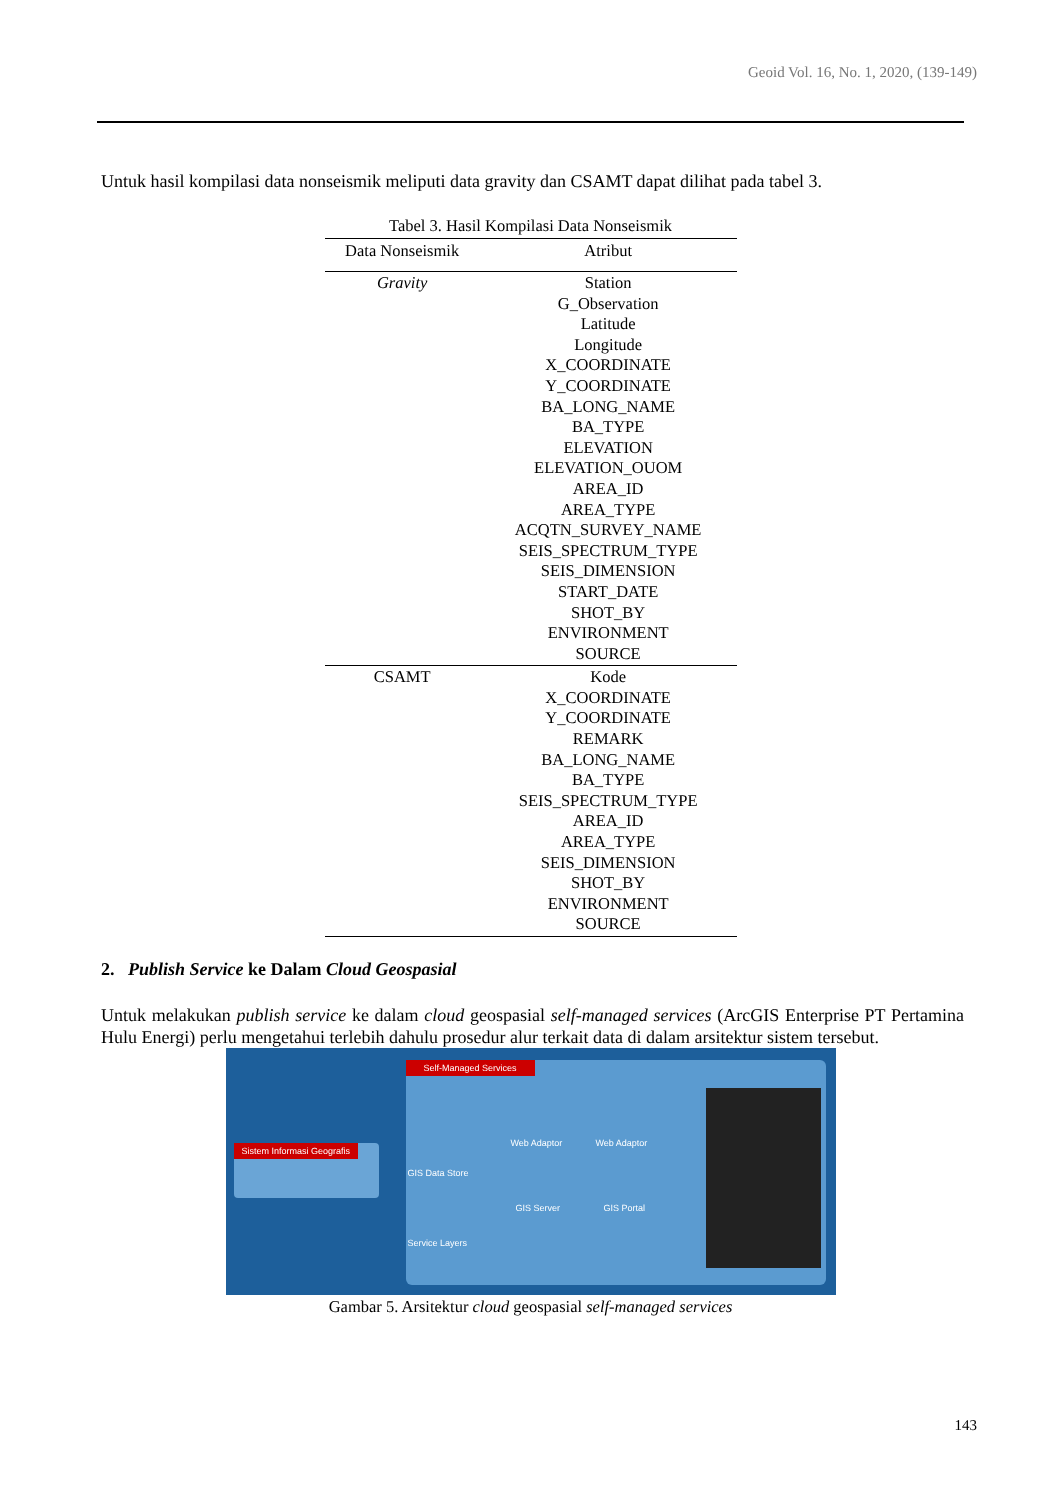Geoid Vol. 16, No. 1, 2020, (139-149)
Untuk hasil kompilasi data nonseismik meliputi data gravity dan CSAMT dapat dilihat pada tabel 3.
Tabel 3. Hasil Kompilasi Data Nonseismik
| Data Nonseismik | Atribut |
| --- | --- |
| Gravity | Station G_Observation Latitude Longitude X_COORDINATE Y_COORDINATE BA_LONG_NAME BA_TYPE ELEVATION ELEVATION_OUOM AREA_ID AREA_TYPE ACQTN_SURVEY_NAME SEIS_SPECTRUM_TYPE SEIS_DIMENSION START_DATE SHOT_BY ENVIRONMENT SOURCE |
| CSAMT | Kode X_COORDINATE Y_COORDINATE REMARK BA_LONG_NAME BA_TYPE SEIS_SPECTRUM_TYPE AREA_ID AREA_TYPE SEIS_DIMENSION SHOT_BY ENVIRONMENT SOURCE |
2. Publish Service ke Dalam Cloud Geospasial
Untuk melakukan publish service ke dalam cloud geospasial self-managed services (ArcGIS Enterprise PT Pertamina Hulu Energi) perlu mengetahui terlebih dahulu prosedur alur terkait data di dalam arsitektur sistem tersebut.
Self-Managed Services
Sistem Informasi Geografis
GIS Data Store
Service Layers
Web Adaptor Web Adaptor
GIS Server GIS Portal
Gambar 5. Arsitektur cloud geospasial self-managed services
143